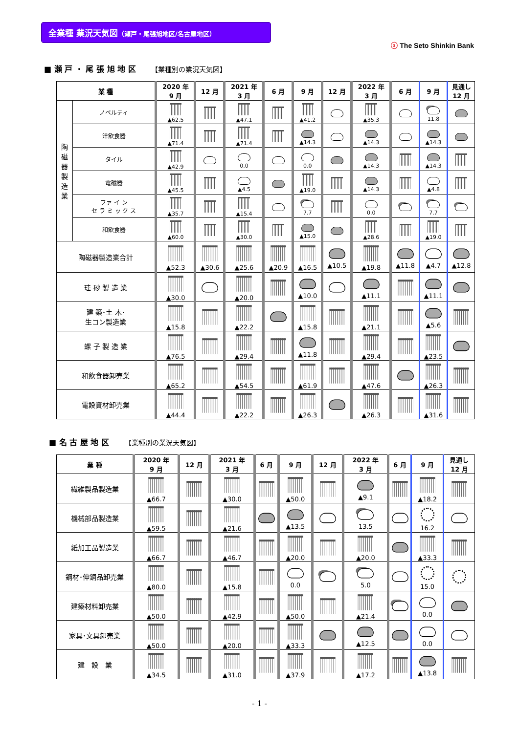全業種 業況天気図（瀬戸・尾張旭地区/名古屋地区）
ⓢ The Seto Shinkin Bank
■ 瀬 戸 ・ 尾 張 旭 地 区 【業種別の業況天気図】
| 業 種 | | 2020 年 9 月 | 12 月 | 2021 年 3 月 | 6 月 | 9 月 | 12 月 | 2022 年 3 月 | 6 月 | 9 月 | 見通し 12 月 |
| --- | --- | --- | --- | --- | --- | --- | --- | --- | --- | --- | --- |
| 陶 磁 器 製 造 業 | ノベルティ | ▲62.5 | | ▲47.1 | | ▲41.2 | | ▲35.3 | | 11.8 | |
| | 洋飲食器 | ▲71.4 | | ▲71.4 | | ▲14.3 | | ▲14.3 | | ▲14.3 | |
| | タイル | ▲42.9 | | 0.0 | | 0.0 | | ▲14.3 | | ▲14.3 | |
| | 電磁器 | ▲45.5 | | ▲4.5 | | ▲19.0 | | ▲14.3 | | ▲4.8 | |
| | ファ イ ン セ ラ ミ ッ ク ス | ▲35.7 | | ▲15.4 | | 7.7 | | 0.0 | | 7.7 | |
| | 和飲食器 | ▲60.0 | | ▲30.0 | | ▲15.0 | | ▲28.6 | | ▲19.0 | |
| 陶磁器製造業合計 | | ▲52.3 | ▲30.6 | ▲25.6 | ▲20.9 | ▲16.5 | ▲10.5 | ▲19.8 | ▲11.8 | ▲4.7 | ▲12.8 |
| 珪 砂 製 造 業 | | ▲30.0 | | ▲20.0 | | ▲10.0 | | ▲11.1 | | ▲11.1 | |
| 建 築･土 木･ 生コン製造業 | | ▲15.8 | | ▲22.2 | | ▲15.8 | | ▲21.1 | | ▲5.6 | |
| 螺 子 製 造 業 | | ▲76.5 | | ▲29.4 | | ▲11.8 | | ▲29.4 | | ▲23.5 | |
| 和飲食器卸売業 | | ▲65.2 | | ▲54.5 | | ▲61.9 | | ▲47.6 | | ▲26.3 | |
| 電設資材卸売業 | | ▲44.4 | | ▲22.2 | | ▲26.3 | | ▲26.3 | | ▲31.6 | |
■ 名 古 屋 地 区 【業種別の業況天気図】
| 業 種 | 2020 年 9 月 | 12 月 | 2021 年 3 月 | 6 月 | 9 月 | 12 月 | 2022 年 3 月 | 6 月 | 9 月 | 見通し 12 月 |
| --- | --- | --- | --- | --- | --- | --- | --- | --- | --- | --- |
| 繊維製品製造業 | ▲66.7 | | ▲30.0 | | ▲50.0 | | ▲9.1 | | ▲18.2 | |
| 機械部品製造業 | ▲59.5 | | ▲21.6 | | ▲13.5 | | 13.5 | | 16.2 | |
| 紙加工品製造業 | ▲66.7 | | ▲46.7 | | ▲20.0 | | ▲20.0 | | ▲33.3 | |
| 鋼材･伸銅品卸売業 | ▲80.0 | | ▲15.8 | | 0.0 | | 5.0 | | 15.0 | |
| 建築材料卸売業 | ▲50.0 | | ▲42.9 | | ▲50.0 | | ▲21.4 | | 0.0 | |
| 家具･文具卸売業 | ▲50.0 | | ▲20.0 | | ▲33.3 | | ▲12.5 | | 0.0 | |
| 建 設 業 | ▲34.5 | | ▲31.0 | | ▲37.9 | | ▲17.2 | | ▲13.8 | |
- 1 -